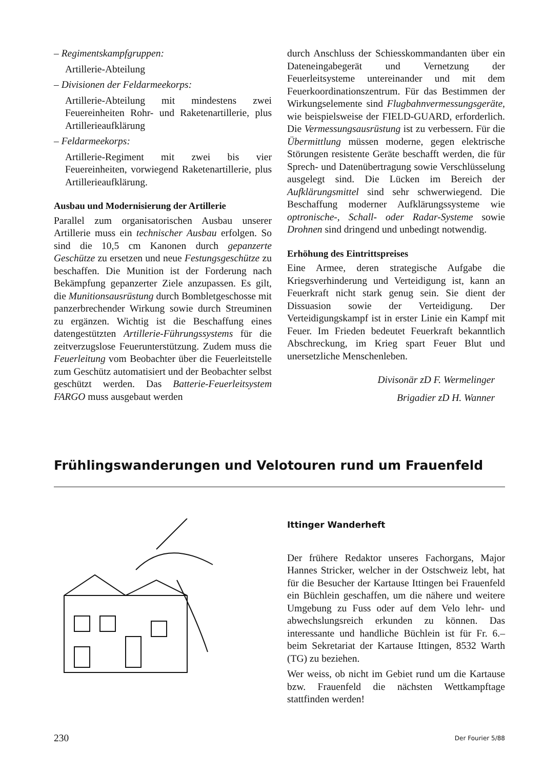– Regimentskampfgruppen:
Artillerie-Abteilung
– Divisionen der Feldarmeekorps:
Artillerie-Abteilung mit mindestens zwei Feuereinheiten Rohr- und Raketenartillerie, plus Artillerieaufklärung
– Feldarmeekorps:
Artillerie-Regiment mit zwei bis vier Feuereinheiten, vorwiegend Raketenartillerie, plus Artillerieaufklärung.
Ausbau und Modernisierung der Artillerie
Parallel zum organisatorischen Ausbau unserer Artillerie muss ein technischer Ausbau erfolgen. So sind die 10,5 cm Kanonen durch gepanzerte Geschütze zu ersetzen und neue Festungsgeschütze zu beschaffen. Die Munition ist der Forderung nach Bekämpfung gepanzerter Ziele anzupassen. Es gilt, die Munitionsausrüstung durch Bombletgeschosse mit panzerbrechender Wirkung sowie durch Streuminen zu ergänzen. Wichtig ist die Beschaffung eines datengestützten Artillerie-Führungssystems für die zeitverzugslose Feuerunterstützung. Zudem muss die Feuerleitung vom Beobachter über die Feuerleitstelle zum Geschütz automatisiert und der Beobachter selbst geschützt werden. Das Batterie-Feuerleitsystem FARGO muss ausgebaut werden
durch Anschluss der Schiesskommandanten über ein Dateneingabegerät und Vernetzung der Feuerleitsysteme untereinander und mit dem Feuerkoordinationszentrum. Für das Bestimmen der Wirkungselemente sind Flugbahnvermessungsgeräte, wie beispielsweise der FIELD-GUARD, erforderlich. Die Vermessungsausrüstung ist zu verbessern. Für die Übermittlung müssen moderne, gegen elektrische Störungen resistente Geräte beschafft werden, die für Sprech- und Datenübertragung sowie Verschlüsselung ausgelegt sind. Die Lücken im Bereich der Aufklärungsmittel sind sehr schwerwiegend. Die Beschaffung moderner Aufklärungssysteme wie optronische-, Schall- oder Radar-Systeme sowie Drohnen sind dringend und unbedingt notwendig.
Erhöhung des Eintrittspreises
Eine Armee, deren strategische Aufgabe die Kriegsverhinderung und Verteidigung ist, kann an Feuerkraft nicht stark genug sein. Sie dient der Dissuasion sowie der Verteidigung. Der Verteidigungskampf ist in erster Linie ein Kampf mit Feuer. Im Frieden bedeutet Feuerkraft bekanntlich Abschreckung, im Krieg spart Feuer Blut und unersetzliche Menschenleben.
Divisonär zD F. Wermelinger
Brigadier zD H. Wanner
Frühlingswanderungen und Velotouren rund um Frauenfeld
Ittinger Wanderheft
Der frühere Redaktor unseres Fachorgans, Major Hannes Stricker, welcher in der Ostschweiz lebt, hat für die Besucher der Kartause Ittingen bei Frauenfeld ein Büchlein geschaffen, um die nähere und weitere Umgebung zu Fuss oder auf dem Velo lehr- und abwechslungsreich erkunden zu können. Das interessante und handliche Büchlein ist für Fr. 6.– beim Sekretariat der Kartause Ittingen, 8532 Warth (TG) zu beziehen.
Wer weiss, ob nicht im Gebiet rund um die Kartause bzw. Frauenfeld die nächsten Wettkampftage stattfinden werden!
230 Der Fourier 5/88